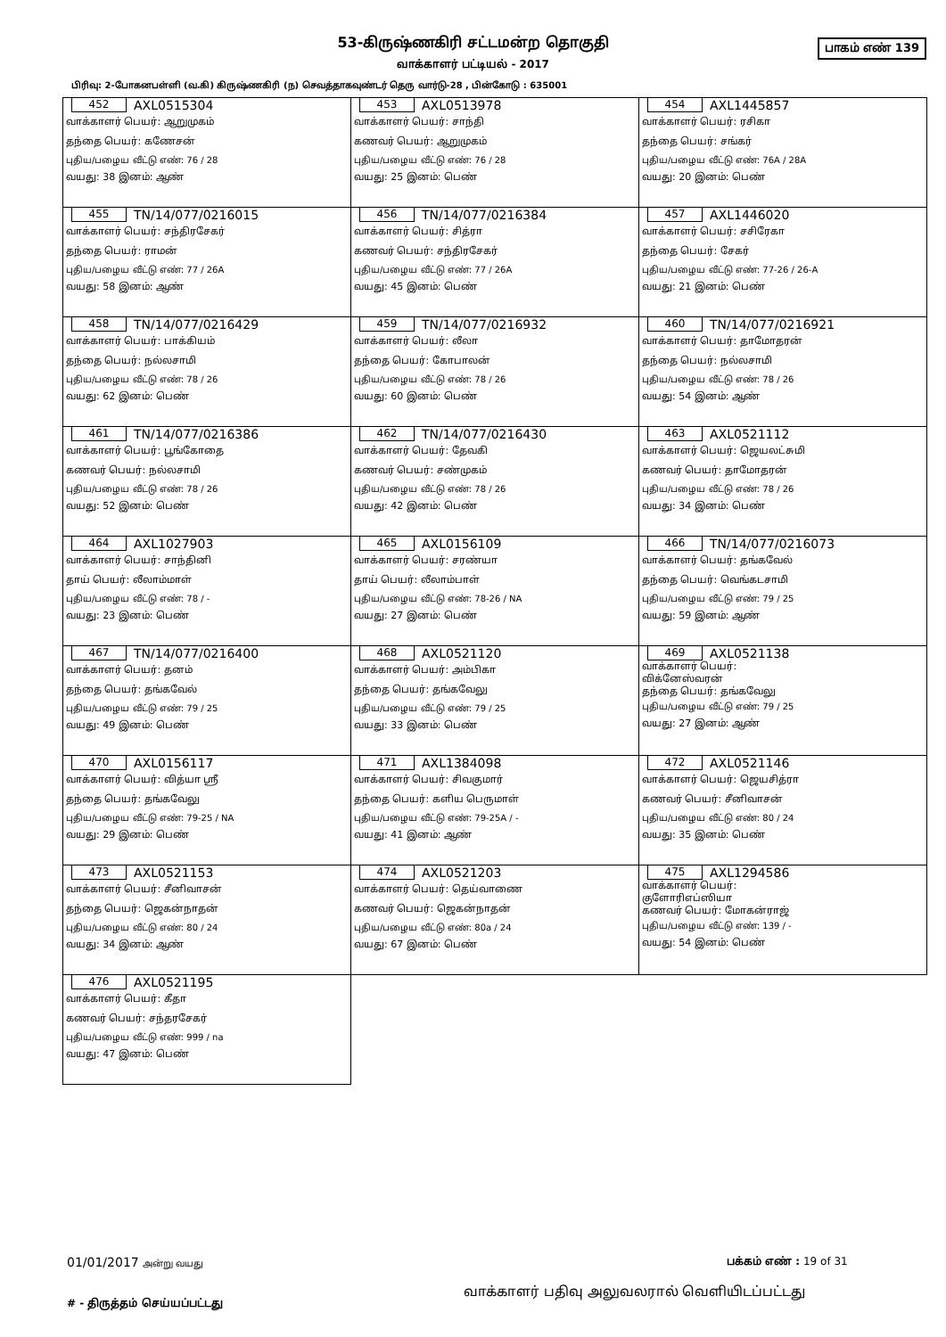பாகம் எண் 139
53-கிருஷ்ணகிரி சட்டமன்ற தொகுதி
வாக்காளர் பட்டியல் - 2017
பிரிவு: 2-போகனபள்ளி (வ.கி) கிருஷ்ணகிரி (ந) செவத்தாகவுண்டர் தெரு வார்டு-28 , பின்கோடு : 635001
| 452 AXL0515304 வாக்காளர் பெயர்: ஆறுமுகம் தந்தை பெயர்: கணேசன் புதிய/பழைய வீட்டு எண்: 76 / 28 வயது: 38 இனம்: ஆண் | 453 AXL0513978 வாக்காளர் பெயர்: சாந்தி கணவர் பெயர்: ஆறுமுகம் புதிய/பழைய வீட்டு எண்: 76 / 28 வயது: 25 இனம்: பெண் | 454 AXL1445857 வாக்காளர் பெயர்: ரசிகா தந்தை பெயர்: சங்கர் புதிய/பழைய வீட்டு எண்: 76A / 28A வயது: 20 இனம்: பெண் |
| 455 TN/14/077/0216015 வாக்காளர் பெயர்: சந்திரசேகர் தந்தை பெயர்: ராமன் புதிய/பழைய வீட்டு எண்: 77 / 26A வயது: 58 இனம்: ஆண் | 456 TN/14/077/0216384 வாக்காளர் பெயர்: சித்ரா கணவர் பெயர்: சந்திரசேகர் புதிய/பழைய வீட்டு எண்: 77 / 26A வயது: 45 இனம்: பெண் | 457 AXL1446020 வாக்காளர் பெயர்: சசிரேகா தந்தை பெயர்: சேகர் புதிய/பழைய வீட்டு எண்: 77-26 / 26-A வயது: 21 இனம்: பெண் |
| 458 TN/14/077/0216429 வாக்காளர் பெயர்: பாக்கியம் தந்தை பெயர்: நல்லசாமி புதிய/பழைய வீட்டு எண்: 78 / 26 வயது: 62 இனம்: பெண் | 459 TN/14/077/0216932 வாக்காளர் பெயர்: லீலா தந்தை பெயர்: கோபாலன் புதிய/பழைய வீட்டு எண்: 78 / 26 வயது: 60 இனம்: பெண் | 460 TN/14/077/0216921 வாக்காளர் பெயர்: தாமோதரன் தந்தை பெயர்: நல்லசாமி புதிய/பழைய வீட்டு எண்: 78 / 26 வயது: 54 இனம்: ஆண் |
| 461 TN/14/077/0216386 வாக்காளர் பெயர்: பூங்கோதை கணவர் பெயர்: நல்லசாமி புதிய/பழைய வீட்டு எண்: 78 / 26 வயது: 52 இனம்: பெண் | 462 TN/14/077/0216430 வாக்காளர் பெயர்: தேவகி கணவர் பெயர்: சண்முகம் புதிய/பழைய வீட்டு எண்: 78 / 26 வயது: 42 இனம்: பெண் | 463 AXL0521112 வாக்காளர் பெயர்: ஜெயலட்சுமி கணவர் பெயர்: தாமோதரன் புதிய/பழைய வீட்டு எண்: 78 / 26 வயது: 34 இனம்: பெண் |
| 464 AXL1027903 வாக்காளர் பெயர்: சாந்தினி தாய் பெயர்: லீலாம்மாள் புதிய/பழைய வீட்டு எண்: 78 / - வயது: 23 இனம்: பெண் | 465 AXL0156109 வாக்காளர் பெயர்: சரண்யா தாய் பெயர்: லீலாம்பாள் புதிய/பழைய வீட்டு எண்: 78-26 / NA வயது: 27 இனம்: பெண் | 466 TN/14/077/0216073 வாக்காளர் பெயர்: தங்கவேல் தந்தை பெயர்: வெங்கடசாமி புதிய/பழைய வீட்டு எண்: 79 / 25 வயது: 59 இனம்: ஆண் |
| 467 TN/14/077/0216400 வாக்காளர் பெயர்: தனம் தந்தை பெயர்: தங்கவேல் புதிய/பழைய வீட்டு எண்: 79 / 25 வயது: 49 இனம்: பெண் | 468 AXL0521120 வாக்காளர் பெயர்: அம்பிகா தந்தை பெயர்: தங்கவேலு புதிய/பழைய வீட்டு எண்: 79 / 25 வயது: 33 இனம்: பெண் | 469 AXL0521138 வாக்காளர் பெயர்: விக்னேஸ்வரன் தந்தை பெயர்: தங்கவேலு புதிய/பழைய வீட்டு எண்: 79 / 25 வயது: 27 இனம்: ஆண் |
| 470 AXL0156117 வாக்காளர் பெயர்: வித்யா ஸ்ரீ தந்தை பெயர்: தங்கவேலு புதிய/பழைய வீட்டு எண்: 79-25 / NA வயது: 29 இனம்: பெண் | 471 AXL1384098 வாக்காளர் பெயர்: சிவகுமார் தந்தை பெயர்: களிய பெருமாள் புதிய/பழைய வீட்டு எண்: 79-25A / - வயது: 41 இனம்: ஆண் | 472 AXL0521146 வாக்காளர் பெயர்: ஜெயசித்ரா கணவர் பெயர்: சீனிவாசன் புதிய/பழைய வீட்டு எண்: 80 / 24 வயது: 35 இனம்: பெண் |
| 473 AXL0521153 வாக்காளர் பெயர்: சீனிவாசன் தந்தை பெயர்: ஜெகன்நாதன் புதிய/பழைய வீட்டு எண்: 80 / 24 வயது: 34 இனம்: ஆண் | 474 AXL0521203 வாக்காளர் பெயர்: தெய்வாணை கணவர் பெயர்: ஜெகன்நாதன் புதிய/பழைய வீட்டு எண்: 80a / 24 வயது: 67 இனம்: பெண் | 475 AXL1294586 வாக்காளர் பெயர்: குளோரிஎப்ஸியா கணவர் பெயர்: மோகன்ராஜ் புதிய/பழைய வீட்டு எண்: 139 / - வயது: 54 இனம்: பெண் |
| 476 AXL0521195 வாக்காளர் பெயர்: கீதா கணவர் பெயர்: சந்தரசேகர் புதிய/பழைய வீட்டு எண்: 999 / na வயது: 47 இனம்: பெண் | | |
01/01/2017 அன்று வயது பக்கம் எண் : 19 of 31
வாக்காளர் பதிவு அலுவலரால் வெளியிடப்பட்டது
# - திருத்தம் செய்யப்பட்டது